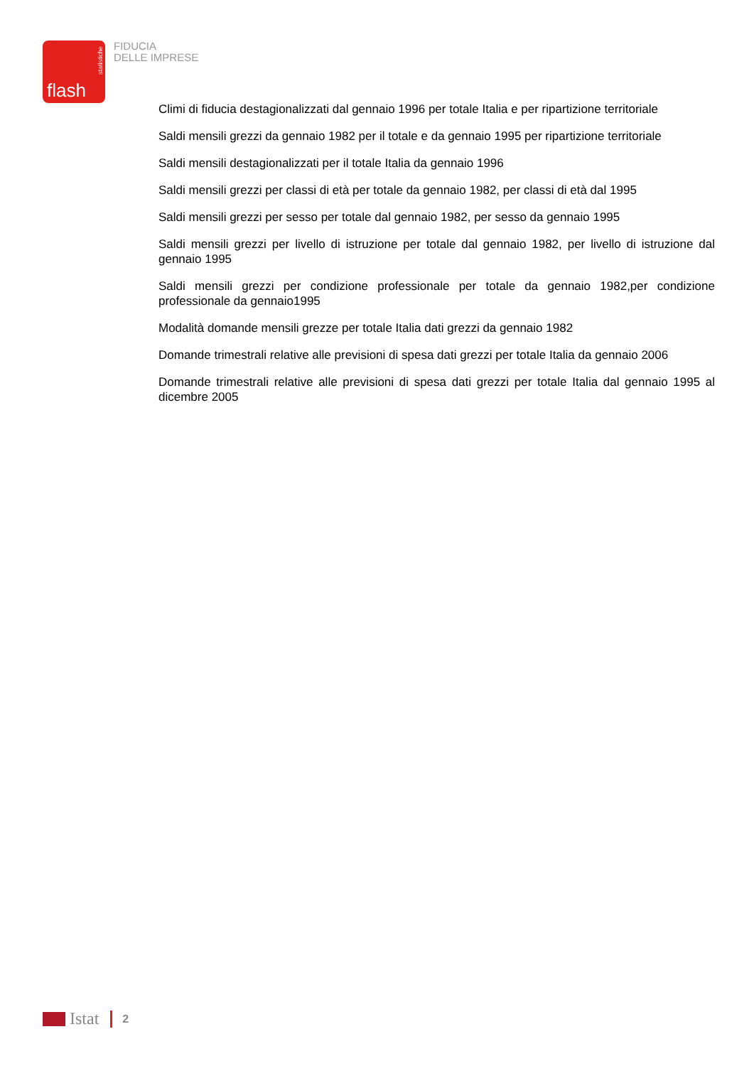flash
statistiche
FIDUCIA
DELLE IMPRESE
Climi di fiducia destagionalizzati dal gennaio 1996 per totale Italia e per ripartizione territoriale
Saldi mensili grezzi da gennaio 1982 per il totale e da gennaio 1995 per ripartizione territoriale
Saldi mensili destagionalizzati per il totale Italia da gennaio 1996
Saldi mensili grezzi per classi di età per totale da gennaio 1982, per classi di età dal 1995
Saldi mensili grezzi per sesso per totale dal gennaio 1982, per sesso da gennaio 1995
Saldi mensili grezzi per livello di istruzione per totale dal gennaio 1982, per livello di istruzione dal gennaio 1995
Saldi mensili grezzi per condizione professionale per totale da gennaio 1982,per condizione professionale da gennaio1995
Modalità domande mensili grezze per totale Italia dati grezzi da gennaio 1982
Domande trimestrali relative alle previsioni di spesa dati grezzi per totale Italia da gennaio 2006
Domande trimestrali relative alle previsioni di spesa dati grezzi per totale Italia dal gennaio 1995 al dicembre 2005
Istat 2